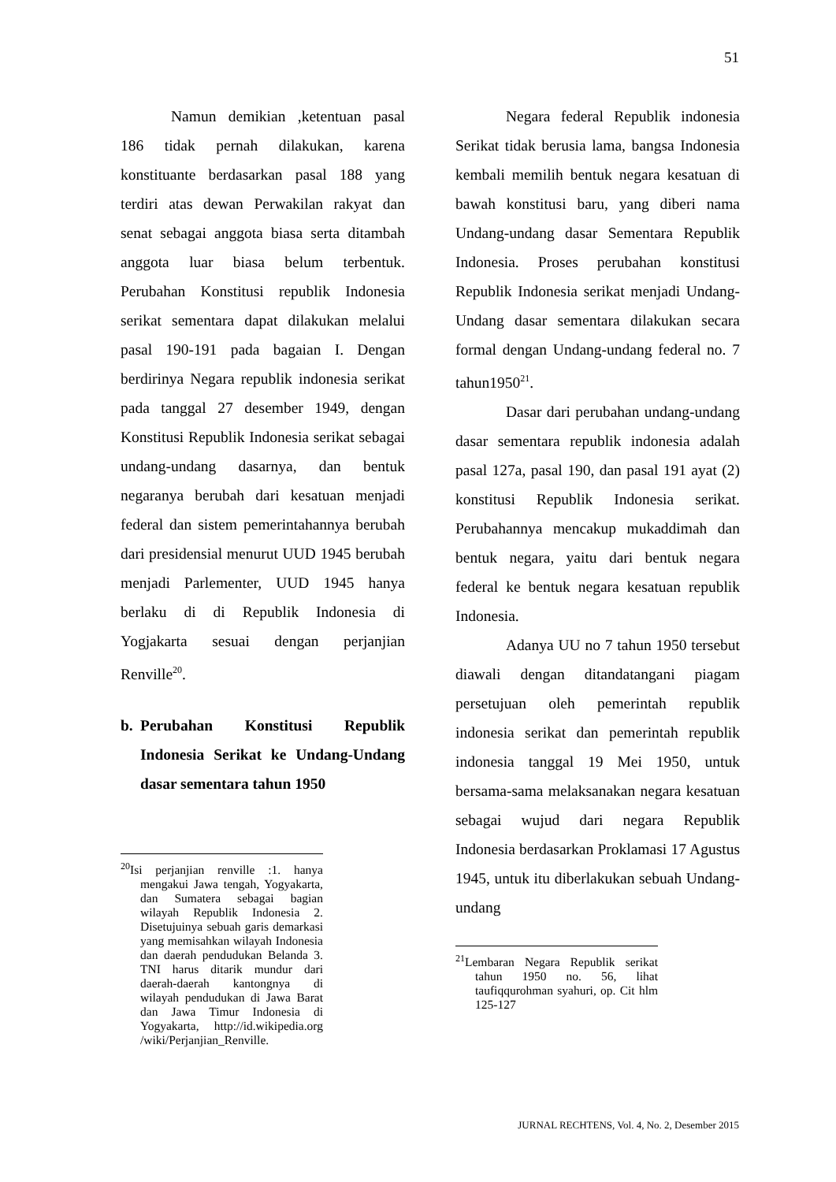51
Namun demikian ,ketentuan pasal 186 tidak pernah dilakukan, karena konstituante berdasarkan pasal 188 yang terdiri atas dewan Perwakilan rakyat dan senat sebagai anggota biasa serta ditambah anggota luar biasa belum terbentuk. Perubahan Konstitusi republik Indonesia serikat sementara dapat dilakukan melalui pasal 190-191 pada bagaian I. Dengan berdirinya Negara republik indonesia serikat pada tanggal 27 desember 1949, dengan Konstitusi Republik Indonesia serikat sebagai undang-undang dasarnya, dan bentuk negaranya berubah dari kesatuan menjadi federal dan sistem pemerintahannya berubah dari presidensial menurut UUD 1945 berubah menjadi Parlementer, UUD 1945 hanya berlaku di di Republik Indonesia di Yogjakarta sesuai dengan perjanjian Renville<sup>20</sup>.
b. Perubahan Konstitusi Republik Indonesia Serikat ke Undang-Undang dasar sementara tahun 1950
<sup>20</sup> Isi perjanjian renville :1. hanya mengakui Jawa tengah, Yogyakarta, dan Sumatera sebagai bagian wilayah Republik Indonesia 2. Disetujuinya sebuah garis demarkasi yang memisahkan wilayah Indonesia dan daerah pendudukan Belanda 3. TNI harus ditarik mundur dari daerah-daerah kantongnya di wilayah pendudukan di Jawa Barat dan Jawa Timur Indonesia di Yogyakarta, http://id.wikipedia.org /wiki/Perjanjian_Renville.
Negara federal Republik indonesia Serikat tidak berusia lama, bangsa Indonesia kembali memilih bentuk negara kesatuan di bawah konstitusi baru, yang diberi nama Undang-undang dasar Sementara Republik Indonesia. Proses perubahan konstitusi Republik Indonesia serikat menjadi Undang-Undang dasar sementara dilakukan secara formal dengan Undang-undang federal no. 7 tahun1950<sup>21</sup>.
Dasar dari perubahan undang-undang dasar sementara republik indonesia adalah pasal 127a, pasal 190, dan pasal 191 ayat (2) konstitusi Republik Indonesia serikat. Perubahannya mencakup mukaddimah dan bentuk negara, yaitu dari bentuk negara federal ke bentuk negara kesatuan republik Indonesia.
Adanya UU no 7 tahun 1950 tersebut diawali dengan ditandatangani piagam persetujuan oleh pemerintah republik indonesia serikat dan pemerintah republik indonesia tanggal 19 Mei 1950, untuk bersama-sama melaksanakan negara kesatuan sebagai wujud dari negara Republik Indonesia berdasarkan Proklamasi 17 Agustus 1945, untuk itu diberlakukan sebuah Undang-undang
<sup>21</sup> Lembaran Negara Republik serikat tahun 1950 no. 56, lihat taufiqqurohman syahuri, op. Cit hlm 125-127
JURNAL RECHTENS, Vol. 4, No. 2, Desember 2015